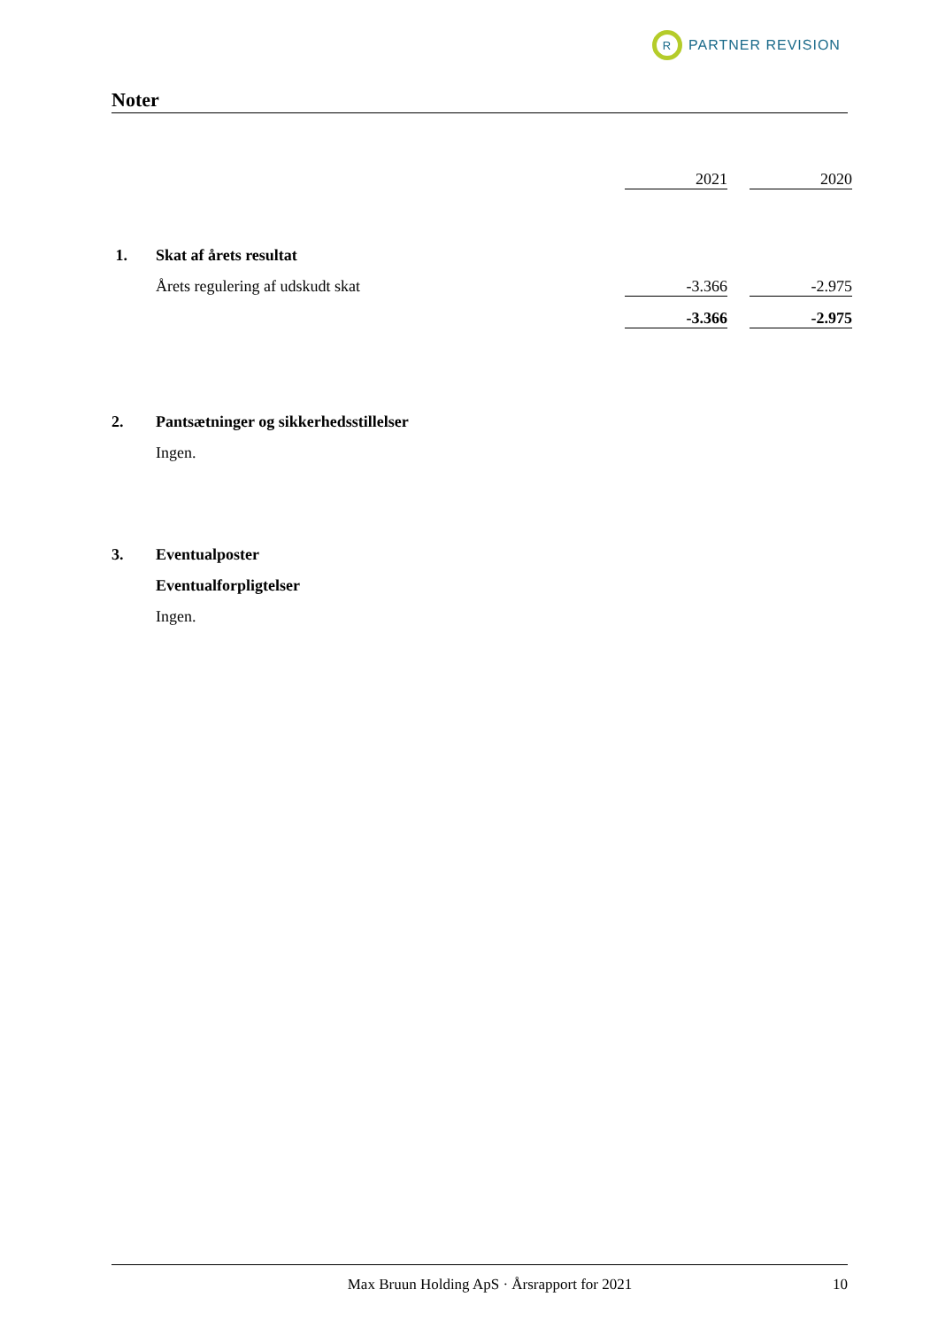R
PARTNER REVISION
Noter
| | | 2021 | | 2020 |
| 1. | Skat af årets resultat | | | |
| | Årets regulering af udskudt skat | -3.366 | | -2.975 |
| | | -3.366 | | -2.975 |
| 2. | Pantsætninger og sikkerhedsstillelser | | | |
| | Ingen. | | | |
| 3. | Eventualposter | | | |
| | Eventualforpligtelser | | | |
| | Ingen. | | | |
Max Bruun Holding ApS · Årsrapport for 2021 10